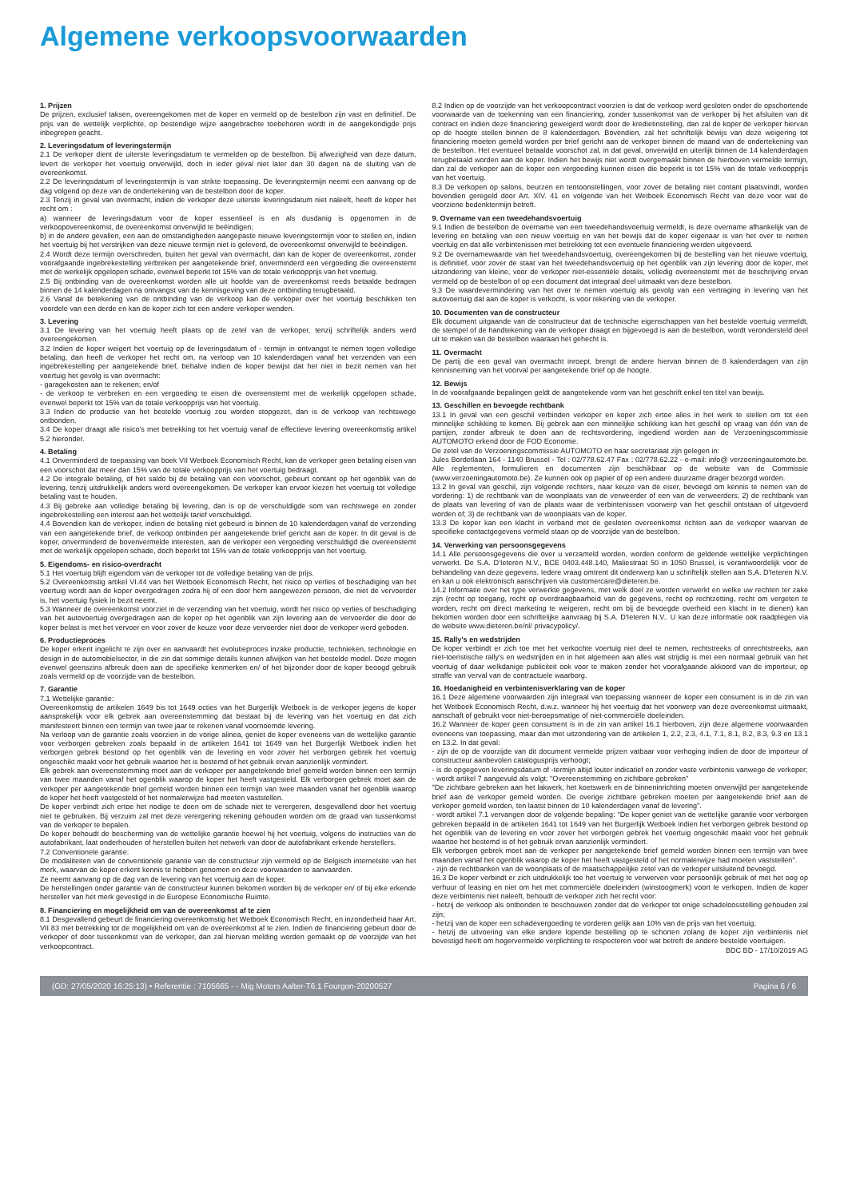Algemene verkoopsvoorwaarden
1. Prijzen
De prijzen, exclusief taksen, overeengekomen met de koper en vermeld op de bestelbon zijn vast en definitief. De prijs van de wettelijk verplichte, op bestendige wijze aangebrachte toebehoren wordt in de aangekondigde prijs inbegrepen geacht.
2. Leveringsdatum of leveringstermijn
2.1 De verkoper dient de uiterste leveringsdatum te vermelden op de bestelbon. Bij afwezigheid van deze datum, levert de verkoper het voertuig onverwijld, doch in ieder geval niet later dan 30 dagen na de sluiting van de overeenkomst.
2.2 De leveringsdatum of leveringstermijn is van strikte toepassing. De leveringstermijn neemt een aanvang op de dag volgend op deze van de ondertekening van de bestelbon door de koper.
2.3 Tenzij in geval van overmacht, indien de verkoper deze uiterste leveringsdatum niet naleeft, heeft de koper het recht om :
a) wanneer de leveringsdatum voor de koper essentieel is en als dusdanig is opgenomen in de verkoopovereenkomst, de overeenkomst onverwijld te beëindigen;
b) in de andere gevallen, een aan de omstandigheden aangepaste nieuwe leveringstermijn voor te stellen en, indien het voertuig bij het verstrijken van deze nieuwe termijn niet is geleverd, de overeenkomst onverwijld te beëindigen.
2.4 Wordt deze termijn overschreden, buiten het geval van overmacht, dan kan de koper de overeenkomst, zonder voorafgaande ingebrekestelling verbreken per aangetekende brief, onverminderd een vergoeding die overeenstemt met de werkelijk opgelopen schade, evenwel beperkt tot 15% van de totale verkoopprijs van het voertuig.
2.5 Bij ontbinding van de overeenkomst worden alle uit hoofde van de overeenkomst reeds betaalde bedragen binnen de 14 kalenderdagen na ontvangst van de kennisgeving van deze ontbinding terugbetaald.
2.6 Vanaf de betekening van de ontbinding van de verkoop kan de verkoper over het voertuig beschikken ten voordele van een derde en kan de koper zich tot een andere verkoper wenden.
3. Levering
3.1 De levering van het voertuig heeft plaats op de zetel van de verkoper, tenzij schriftelijk anders werd overeengekomen.
3.2 Indien de koper weigert het voertuig op de leveringsdatum of - termijn in ontvangst te nemen tegen volledige betaling, dan heeft de verkoper het recht om, na verloop van 10 kalenderdagen vanaf het verzenden van een ingebrekestelling per aangetekende brief, behalve indien de koper bewijst dat het niet in bezit nemen van het voertuig het gevolg is van overmacht:
- garagekosten aan te rekenen; en/of
- de verkoop te verbreken en een vergoeding te eisen die overeenstemt met de werkelijk opgelopen schade, evenwel beperkt tot 15% van de totale verkoopprijs van het voertuig.
3.3 Indien de productie van het bestelde voertuig zou worden stopgezet, dan is de verkoop van rechtswege ontbonden.
3.4 De koper draagt alle risico's met betrekking tot het voertuig vanaf de effectieve levering overeenkomstig artikel 5.2 hieronder.
4. Betaling
4.1 Onverminderd de toepassing van boek VII Wetboek Economisch Recht, kan de verkoper geen betaling eisen van een voorschot dat meer dan 15% van de totale verkoopprijs van het voertuig bedraagt.
4.2 De integrale betaling, of het saldo bij de betaling van een voorschot, gebeurt contant op het ogenblik van de levering, tenzij uitdrukkelijk anders werd overeengekomen. De verkoper kan ervoor kiezen het voertuig tot volledige betaling vast te houden.
4.3 Bij gebreke aan volledige betaling bij levering, dan is op de verschuldigde som van rechtswege en zonder ingebrekestelling een interest aan het wettelijk tarief verschuldigd.
4.4 Bovendien kan de verkoper, indien de betaling niet gebeurd is binnen de 10 kalenderdagen vanaf de verzending van een aangetekende brief, de verkoop ontbinden per aangetekende brief gericht aan de koper. In dit geval is de koper, onverminderd de bovenvermelde interesten, aan de verkoper een vergoeding verschuldigd die overeenstemt met de werkelijk opgelopen schade, doch beperkt tot 15% van de totale verkoopprijs van het voertuig.
5. Eigendoms- en risico-overdracht
5.1 Het voertuig blijft eigendom van de verkoper tot de volledige betaling van de prijs.
5.2 Overeenkomstig artikel VI.44 van het Wetboek Economisch Recht, het risico op verlies of beschadiging van het voertuig wordt aan de koper overgedragen zodra hij of een door hem aangewezen persoon, die niet de vervoerder is, het voertuig fysiek in bezit neemt.
5.3 Wanneer de overeenkomst voorziet in de verzending van het voertuig, wordt het risico op verlies of beschadiging van het autovoertuig overgedragen aan de koper op het ogenblik van zijn levering aan de vervoerder die door de koper belast is met het vervoer en voor zover de keuze voor deze vervoerder niet door de verkoper werd geboden.
6. Productieproces
De koper erkent ingelicht te zijn over en aanvaardt het evolutieproces inzake productie, technieken, technologie en design in de automobielsector, in die zin dat sommige details kunnen afwijken van het bestelde model. Deze mogen evenwel geenszins afbreuk doen aan de specifieke kenmerken en/ of het bijzonder door de koper beoogd gebruik zoals vermeld op de voorzijde van de bestelbon.
7. Garantie
7.1 Wettelijke garantie:
Overeenkomstig de artikelen 1649 bis tot 1649 octies van het Burgerlijk Wetboek is de verkoper jegens de koper aansprakelijk voor elk gebrek aan overeenstemming dat bestaat bij de levering van het voertuig en dat zich manifesteert binnen een termijn van twee jaar te rekenen vanaf voornoemde levering.
Na verloop van de garantie zoals voorzien in de vorige alinea, geniet de koper eveneens van de wettelijke garantie voor verborgen gebreken zoals bepaald in de artikelen 1641 tot 1649 van het Burgerlijk Wetboek indien het verborgen gebrek bestond op het ogenblik van de levering en voor zover het verborgen gebrek het voertuig ongeschikt maakt voor het gebruik waartoe het is bestemd of het gebruik ervan aanzienlijk vermindert.
Elk gebrek aan overeenstemming moet aan de verkoper per aangetekende brief gemeld worden binnen een termijn van twee maanden vanaf het ogenblik waarop de koper het heeft vastgesteld. Elk verborgen gebrek moet aan de verkoper per aangetekende brief gemeld worden binnen een termijn van twee maanden vanaf het ogenblik waarop de koper het heeft vastgesteld of het normalerwijze had moeten vaststellen.
De koper verbindt zich ertoe het nodige te doen om de schade niet te verergeren, desgevallend door het voertuig niet te gebruiken. Bij verzuim zal met deze verergering rekening gehouden worden om de graad van tussenkomst van de verkoper te bepalen.
De koper behoudt de bescherming van de wettelijke garantie hoewel hij het voertuig, volgens de instructies van de autofabrikant, laat onderhouden of herstellen buiten het netwerk van door de autofabrikant erkende herstellers.
7.2 Conventionele garantie:
De modaliteiten van de conventionele garantie van de constructeur zijn vermeld op de Belgisch internetsite van het merk, waarvan de koper erkent kennis te hebben genomen en deze voorwaarden te aanvaarden.
Ze neemt aanvang op de dag van de levering van het voertuig aan de koper.
De herstellingen onder garantie van de constructeur kunnen bekomen worden bij de verkoper en/ of bij elke erkende hersteller van het merk gevestigd in de Europese Economische Ruimte.
8. Financiering en mogelijkheid om van de overeenkomst af te zien
8.1 Desgevallend gebeurt de financiering overeenkomstig het Wetboek Economisch Recht, en inzonderheid haar Art. VII 83 met betrekking tot de mogelijkheid om van de overeenkomst af te zien. Indien de financiering gebeurt door de verkoper of door tussenkomst van de verkoper, dan zal hiervan melding worden gemaakt op de voorzijde van het verkoopcontract.
8.2 Indien op de voorzijde van het verkoopcontract voorzien is dat de verkoop werd gesloten onder de opschortende voorwaarde van de toekenning van een financiering, zonder tussenkomst van de verkoper bij het afsluiten van dit contract en indien deze financiering geweigerd wordt door de kredietinstelling, dan zal de koper de verkoper hiervan op de hoogte stellen binnen de 8 kalenderdagen. Bovendien, zal het schriftelijk bewijs van deze weigering tot financiering moeten gemeld worden per brief gericht aan de verkoper binnen de maand van de ondertekening van de bestelbon. Het eventueel betaalde voorschot zal, in dat geval, onverwijld en uiterlijk binnen de 14 kalenderdagen terugbetaald worden aan de koper. Indien het bewijs niet wordt overgemaakt binnen de hierboven vermelde termijn, dan zal de verkoper aan de koper een vergoeding kunnen eisen die beperkt is tot 15% van de totale verkoopprijs van het voertuig.
8.3 De verkopen op salons, beurzen en tentoonstellingen, voor zover de betaling niet contant plaatsvindt, worden bovendien geregeld door Art. XIV. 41 en volgende van het Wetboek Economisch Recht van deze voor wat de voorziene bedenktermijn betreft.
9. Overname van een tweedehandsvoertuig
9.1 Indien de bestelbon de overname van een tweedehandsvoertuig vermeldt, is deze overname afhankelijk van de levering en betaling van een nieuw voertuig en van het bewijs dat de koper eigenaar is van het over te nemen voertuig en dat alle verbintenissen met betrekking tot een eventuele financiering werden uitgevoerd.
9.2 De overnamewaarde van het tweedehandsvoertuig, overeengekomen bij de bestelling van het nieuwe voertuig, is definitief, voor zover de staat van het tweedehandsvoertuig op het ogenblik van zijn levering door de koper, met uitzondering van kleine, voor de verkoper niet-essentiële details, volledig overeenstemt met de beschrijving ervan vermeld op de bestelbon of op een document dat integraal deel uitmaakt van deze bestelbon.
9.3 De waardevermindering van het over te nemen voertuig als gevolg van een vertraging in levering van het autovoertuig dat aan de koper is verkocht, is voor rekening van de verkoper.
10. Documenten van de constructeur
Elk document uitgaande van de constructeur dat de technische eigenschappen van het bestelde voertuig vermeldt, de stempel of de handtekening van de verkoper draagt en bijgevoegd is aan de bestelbon, wordt verondersteld deel uit te maken van de bestelbon waaraan het gehecht is.
11. Overmacht
De partij die een geval van overmacht inroept, brengt de andere hiervan binnen de 8 kalenderdagen van zijn kennisneming van het voorval per aangetekende brief op de hoogte.
12. Bewijs
In de voorafgaande bepalingen geldt de aangetekende vorm van het geschrift enkel ten titel van bewijs.
13. Geschillen en bevoegde rechtbank
13.1 In geval van een geschil verbinden verkoper en koper zich ertoe alles in het werk te stellen om tot een minnelijke schikking te komen. Bij gebrek aan een minnelijke schikking kan het geschil op vraag van één van de partijen, zonder afbreuk te doen aan de rechtsvordering, ingediend worden aan de Verzoeningscommissie AUTOMOTO erkend door de FOD Economie.
De zetel van de Verzoeningscommissie AUTOMOTO en haar secretariaat zijn gelegen in:
Jules Bordetlaan 164 - 1140 Brussel - Tel : 02/778.62.47 Fax : 02/778.62.22 - e-mail: info@ verzoeningautomoto.be. Alle reglementen, formulieren en documenten zijn beschikbaar op de website van de Commissie (www.verzoeningautomoto.be). Ze kunnen ook op papier of op een andere duurzame drager bezorgd worden.
13.2 In geval van geschil, zijn volgende rechters, naar keuze van de eiser, bevoegd om kennis te nemen van de vordering: 1) de rechtbank van de woonplaats van de verweerder of een van de verweerders; 2) de rechtbank van de plaats van levering of van de plaats waar de verbintenissen voorwerp van het geschil ontstaan of uitgevoerd worden of; 3) de rechtbank van de woonplaats van de koper.
13.3 De koper kan een klacht in verband met de gesloten overeenkomst richten aan de verkoper waarvan de specifieke contactgegevens vermeld staan op de voorzijde van de bestelbon.
14. Verwerking van persoonsgegevens
14.1 Alle persoonsgegevens die over u verzameld worden, worden conform de geldende wettelijke verplichtingen verwerkt. De S.A. D'Ieteren N.V., BCE 0403.448.140, Maliestraat 50 in 1050 Brussel, is verantwoordelijk voor de behandeling van deze gegevens. Iedere vraag omtrent dit onderwerp kan u schriftelijk stellen aan S.A. D'Ieteren N.V. en kan u ook elektronisch aanschrijven via customercare@dieteren.be.
14.2 Informatie over het type verwerkte gegevens, met welk doel ze worden verwerkt en welke uw rechten ter zake zijn (recht op toegang, recht op overdraagbaarheid van de gegevens, recht op rechtzetting, recht om vergeten te worden, recht om direct marketing te weigeren, recht om bij de bevoegde overheid een klacht in te dienen) kan bekomen worden door een schriftelijke aanvraag bij S.A. D'Ieteren N.V.. U kan deze informatie ook raadplegen via de website www.dieteren.be/nl/ privacypolicy/.
15. Rally's en wedstrijden
De koper verbindt er zich toe met het verkochte voertuig niet deel te nemen, rechtstreeks of onrechtstreeks, aan niet-toeristische rally's en wedstrijden en in het algemeen aan alles wat strijdig is met een normaal gebruik van het voertuig of daar welkdanige publiciteit ook voor te maken zonder het voorafgaande akkoord van de importeur, op straffe van verval van de contractuele waarborg.
16. Hoedanigheid en verbintenisverklaring van de koper
16.1 Deze algemene voorwaarden zijn integraal van toepassing wanneer de koper een consument is in de zin van het Wetboek Economisch Recht, d.w.z. wanneer hij het voertuig dat het voorwerp van deze overeenkomst uitmaakt, aanschaft of gebruikt voor niet-beroepsmatige of niet-commerciële doeleinden.
16.2 Wanneer de koper geen consument is in de zin van artikel 16.1 hierboven, zijn deze algemene voorwaarden eveneens van toepassing, maar dan met uitzondering van de artikelen 1, 2.2, 2.3, 4.1, 7.1, 8.1, 8.2, 8.3, 9.3 en 13.1 en 13.2. In dat geval:
- zijn de op de voorzijde van dit document vermelde prijzen vatbaar voor verhoging indien de door de importeur of constructeur aanbevolen catalogusprijs verhoogt;
- is de opgegeven leveringsdatum of -termijn altijd louter indicatief en zonder vaste verbintenis vanwege de verkoper;
- wordt artikel 7 aangevuld als volgt: "Overeenstemming en zichtbare gebreken"
"De zichtbare gebreken aan het lakwerk, het koetswerk en de binneninrichting moeten onverwijld per aangetekende brief aan de verkoper gemeld worden. De overige zichtbare gebreken moeten per aangetekende brief aan de verkoper gemeld worden, ten laatst binnen de 10 kalenderdagen vanaf de levering".
- wordt artikel 7.1 vervangen door de volgende bepaling: "De koper geniet van de wettelijke garantie voor verborgen gebreken bepaald in de artikelen 1641 tot 1649 van het Burgerlijk Wetboek indien het verborgen gebrek bestond op het ogenblik van de levering en voor zover het verborgen gebrek het voertuig ongeschikt maakt voor het gebruik waartoe het bestemd is of het gebruik ervan aanzienlijk vermindert.
Elk verborgen gebrek moet aan de verkoper per aangetekende brief gemeld worden binnen een termijn van twee maanden vanaf het ogenblik waarop de koper het heeft vastgesteld of het normalerwijze had moeten vaststellen".
- zijn de rechtbanken van de woonplaats of de maatschappelijke zetel van de verkoper uitsluitend bevoegd.
16.3 De koper verbindt er zich uitdrukkelijk toe het voertuig te verwerven voor persoonlijk gebruik of met het oog op verhuur of leasing en niet om het met commerciële doeleinden (winstoogmerk) voort te verkopen. Indien de koper deze verbintenis niet naleeft, behoudt de verkoper zich het recht voor:
- hetzij de verkoop als ontbonden te beschouwen zonder dat de verkoper tot enige schadeloosstelling gehouden zal zijn;
- hetzij van de koper een schadevergoeding te vorderen gelijk aan 10% van de prijs van het voertuig;
- hetzij de uitvoering van elke andere lopende bestelling op te schorten zolang de koper zijn verbintenis niet bevestigd heeft om hogervermelde verplichting te respecteren voor wat betreft de andere bestelde voertuigen.
BDC BD - 17/10/2019 AG
(GD: 27/05/2020 16:25:13) • Referentie : 7105665 - - Mig Motors Aalter-T6.1 Fourgon-20200527 Pagina 6 / 6